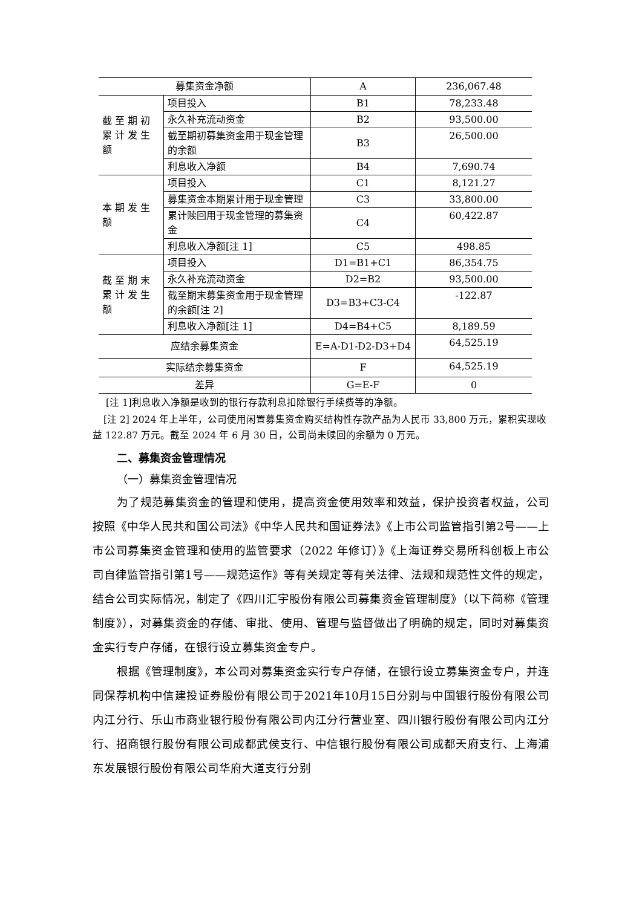| 募集资金净额 | | A | 236,067.48 |
| 截 至 期 初 累 计 发 生 额 | 项目投入 | B1 | 78,233.48 |
| | 永久补充流动资金 | B2 | 93,500.00 |
| | 截至期初募集资金用于现金管理的余额 | B3 | 26,500.00 |
| | 利息收入净额 | B4 | 7,690.74 |
| 本 期 发 生 额 | 项目投入 | C1 | 8,121.27 |
| | 募集资金本期累计用于现金管理 | C3 | 33,800.00 |
| | 累计赎回用于现金管理的募集资金 | C4 | 60,422.87 |
| | 利息收入净额[注 1] | C5 | 498.85 |
| 截 至 期 末 累 计 发 生 额 | 项目投入 | D1=B1+C1 | 86,354.75 |
| | 永久补充流动资金 | D2=B2 | 93,500.00 |
| | 截至期末募集资金用于现金管理的余额[注 2] | D3=B3+C3-C4 | -122.87 |
| | 利息收入净额[注 1] | D4=B4+C5 | 8,189.59 |
| 应结余募集资金 | | E=A-D1-D2-D3+D4 | 64,525.19 |
| 实际结余募集资金 | | F | 64,525.19 |
| 差异 | | G=E-F | 0 |
[注 1]利息收入净额是收到的银行存款利息扣除银行手续费等的净额。
[注 2] 2024 年上半年，公司使用闲置募集资金购买结构性存款产品为人民币 33,800 万元，累积实现收益 122.87 万元。截至 2024 年 6 月 30 日，公司尚未赎回的余额为 0 万元。
二、募集资金管理情况
（一）募集资金管理情况
为了规范募集资金的管理和使用，提高资金使用效率和效益，保护投资者权益，公司按照《中华人民共和国公司法》《中华人民共和国证券法》《上市公司监管指引第2号——上市公司募集资金管理和使用的监管要求（2022 年修订）》《上海证券交易所科创板上市公司自律监管指引第1号——规范运作》等有关规定等有关法律、法规和规范性文件的规定，结合公司实际情况，制定了《四川汇宇股份有限公司募集资金管理制度》（以下简称《管理制度》），对募集资金的存储、审批、使用、管理与监督做出了明确的规定，同时对募集资金实行专户存储，在银行设立募集资金专户。
根据《管理制度》，本公司对募集资金实行专户存储，在银行设立募集资金专户，并连同保荐机构中信建投证券股份有限公司于2021年10月15日分别与中国银行股份有限公司内江分行、乐山市商业银行股份有限公司内江分行营业室、四川银行股份有限公司内江分行、招商银行股份有限公司成都武侯支行、中信银行股份有限公司成都天府支行、上海浦东发展银行股份有限公司华府大道支行分别